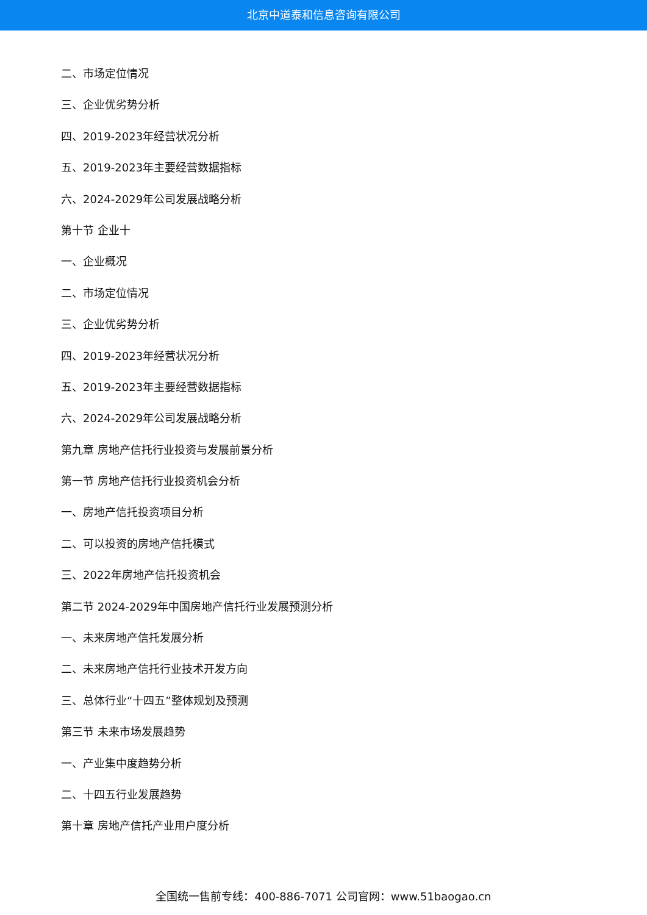北京中道泰和信息咨询有限公司
二、市场定位情况
三、企业优劣势分析
四、2019-2023年经营状况分析
五、2019-2023年主要经营数据指标
六、2024-2029年公司发展战略分析
第十节 企业十
一、企业概况
二、市场定位情况
三、企业优劣势分析
四、2019-2023年经营状况分析
五、2019-2023年主要经营数据指标
六、2024-2029年公司发展战略分析
第九章 房地产信托行业投资与发展前景分析
第一节 房地产信托行业投资机会分析
一、房地产信托投资项目分析
二、可以投资的房地产信托模式
三、2022年房地产信托投资机会
第二节 2024-2029年中国房地产信托行业发展预测分析
一、未来房地产信托发展分析
二、未来房地产信托行业技术开发方向
三、总体行业“十四五”整体规划及预测
第三节 未来市场发展趋势
一、产业集中度趋势分析
二、十四五行业发展趋势
第十章 房地产信托产业用户度分析
全国统一售前专线：400-886-7071 公司官网：www.51baogao.cn